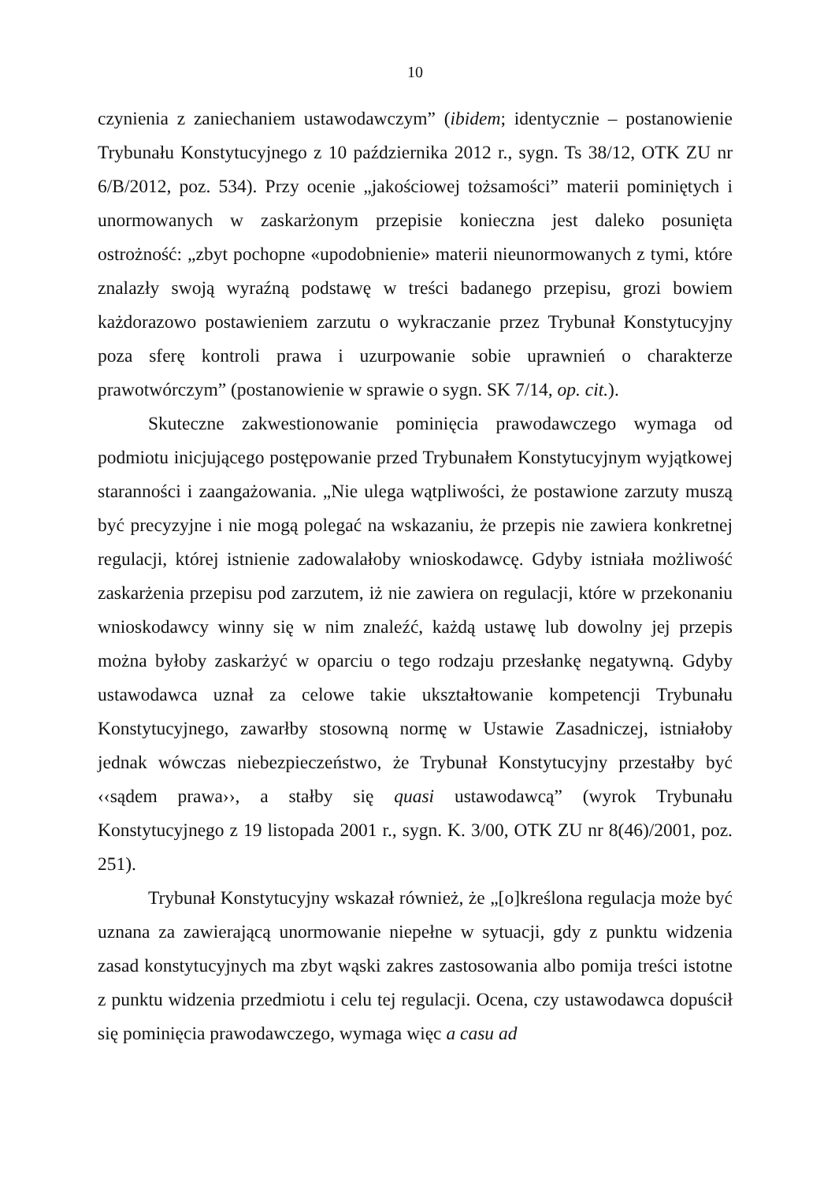10
czynienia z zaniechaniem ustawodawczym” (ibidem; identycznie – postanowienie Trybunału Konstytucyjnego z 10 października 2012 r., sygn. Ts 38/12, OTK ZU nr 6/B/2012, poz. 534). Przy ocenie „jakościowej tożsamości” materii pominiętych i unormowanych w zaskarżonym przepisie konieczna jest daleko posunięta ostrożność: „zbyt pochopne «upodobnienie» materii nieunormowanych z tymi, które znalazły swoją wyraźną podstawę w treści badanego przepisu, grozi bowiem każdorazowo postawieniem zarzutu o wykraczanie przez Trybunał Konstytucyjny poza sferę kontroli prawa i uzurpowanie sobie uprawnień o charakterze prawotwórczym” (postanowienie w sprawie o sygn. SK 7/14, op. cit.).
Skuteczne zakwestionowanie pominięcia prawodawczego wymaga od podmiotu inicjującego postępowanie przed Trybunałem Konstytucyjnym wyjątkowej staranności i zaangażowania. „Nie ulega wątpliwości, że postawione zarzuty muszą być precyzyjne i nie mogą polegać na wskazaniu, że przepis nie zawiera konkretnej regulacji, której istnienie zadowalałoby wnioskodawcę. Gdyby istniała możliwość zaskarżenia przepisu pod zarzutem, iż nie zawiera on regulacji, które w przekonaniu wnioskodawcy winny się w nim znaleźć, każdą ustawę lub dowolny jej przepis można byłoby zaskarżyć w oparciu o tego rodzaju przesłankę negatywną. Gdyby ustawodawca uznał za celowe takie ukształtowanie kompetencji Trybunału Konstytucyjnego, zawarłby stosowną normę w Ustawie Zasadniczej, istniałoby jednak wówczas niebezpieczeństwo, że Trybunał Konstytucyjny przestałby być ‹‹sądem prawa››, a stałby się quasi ustawodawcą” (wyrok Trybunału Konstytucyjnego z 19 listopada 2001 r., sygn. K. 3/00, OTK ZU nr 8(46)/2001, poz. 251).
Trybunał Konstytucyjny wskazał również, że „[o]kreślona regulacja może być uznana za zawierającą unormowanie niepełne w sytuacji, gdy z punktu widzenia zasad konstytucyjnych ma zbyt wąski zakres zastosowania albo pomija treści istotne z punktu widzenia przedmiotu i celu tej regulacji. Ocena, czy ustawodawca dopuścił się pominięcia prawodawczego, wymaga więc a casu ad